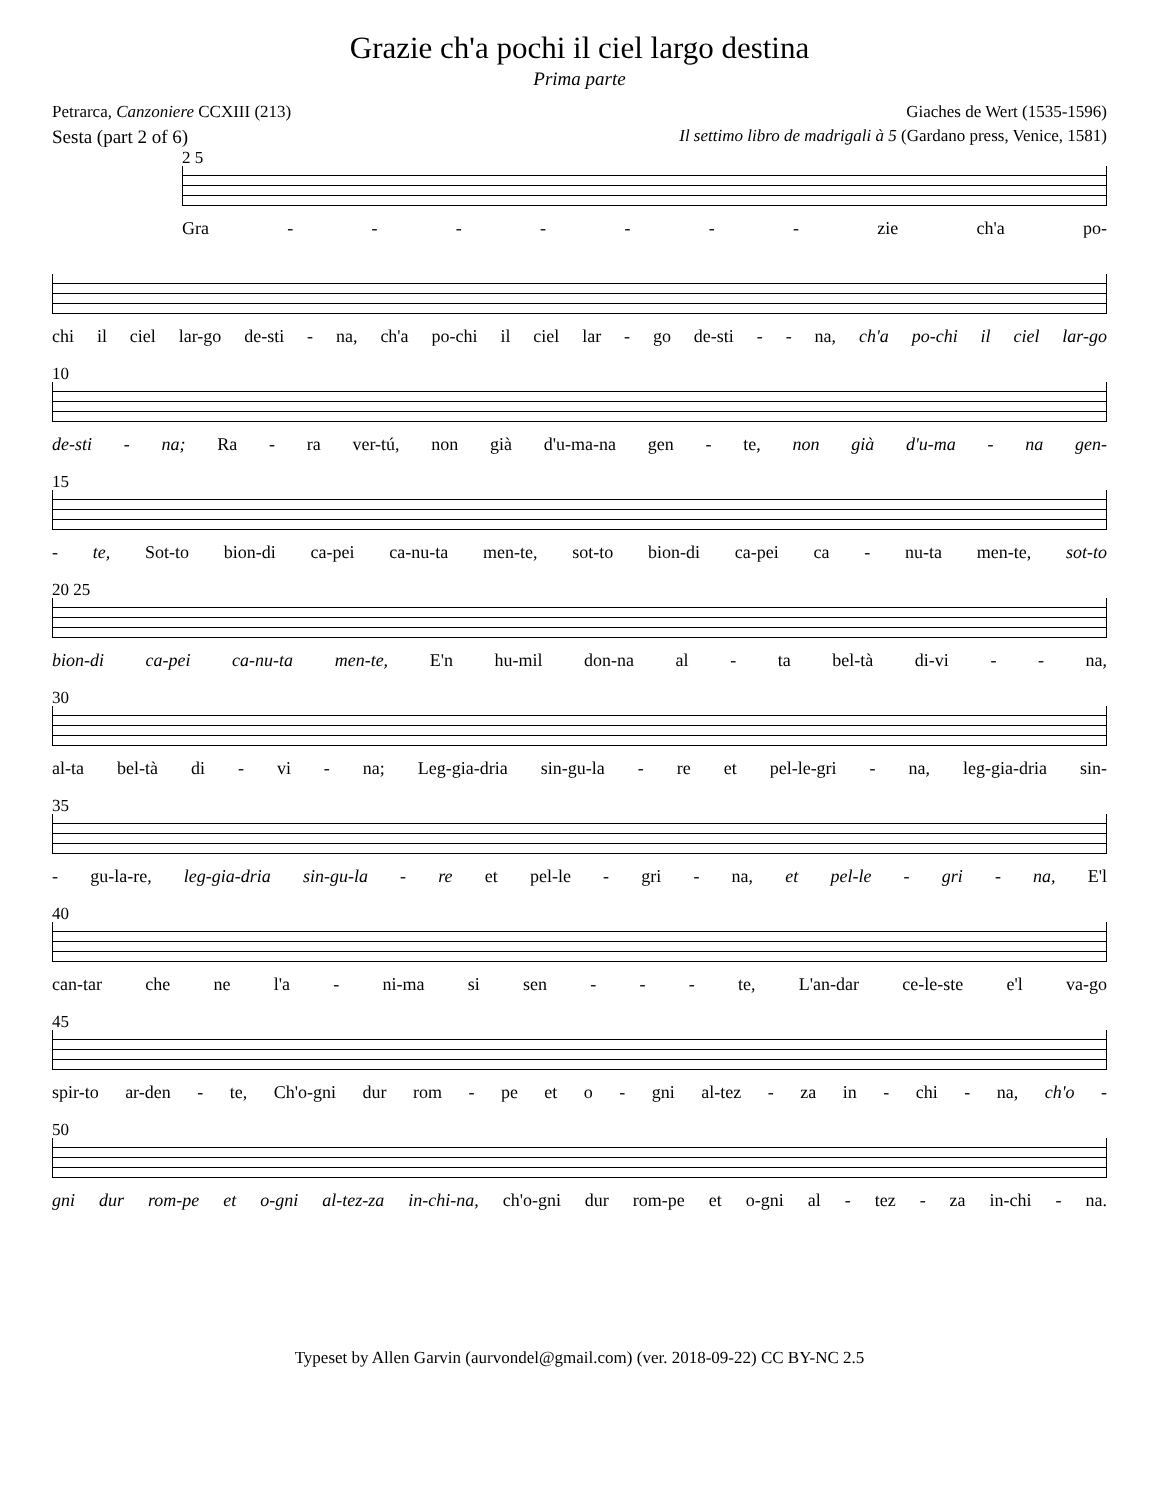Grazie ch'a pochi il ciel largo destina
Prima parte
Petrarca, Canzoniere CCXIII (213) Giaches de Wert (1535-1596)
Sesta (part 2 of 6) Il settimo libro de madrigali à 5 (Gardano press, Venice, 1581)
2 5
Gra - - - - - - - zie ch'a po-
chi il ciel lar-go de-sti - na, ch'a po-chi il ciel lar - go de-sti - - na, ch'a po-chi il ciel lar-go
10
de-sti - na; Ra - ra ver-tú, non già d'u-ma-na gen - te, non già d'u-ma - na gen-
15
- te, Sot-to bion-di ca-pei ca-nu-ta men-te, sot-to bion-di ca-pei ca - nu-ta men-te, sot-to
20 25
bion-di ca-pei ca-nu-ta men-te, E'n hu-mil don-na al - ta bel-tà di-vi - - na,
30
al-ta bel-tà di - vi - na; Leg-gia-dria sin-gu-la - re et pel-le-gri - na, leg-gia-dria sin-
35
- gu-la-re, leg-gia-dria sin-gu-la - re et pel-le - gri - na, et pel-le - gri - na, E'l
40
can-tar che ne l'a - ni-ma si sen - - - te, L'an-dar ce-le-ste e'l va-go
45
spir-to ar-den - te, Ch'o-gni dur rom - pe et o - gni al-tez - za in - chi - na, ch'o -
50
gni dur rom-pe et o-gni al-tez-za in-chi-na, ch'o-gni dur rom-pe et o-gni al - tez - za in-chi - na.
Typeset by Allen Garvin (aurvondel@gmail.com) (ver. 2018-09-22) CC BY-NC 2.5